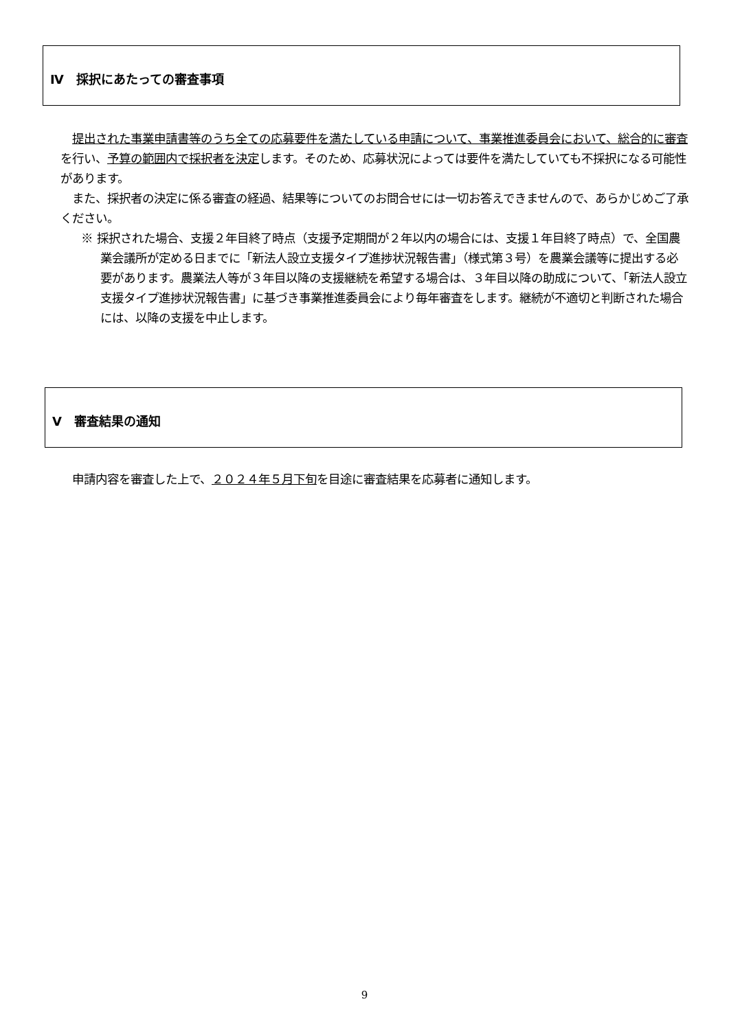Ⅳ　採択にあたっての審査事項
　提出された事業申請書等のうち全ての応募要件を満たしている申請について、事業推進委員会において、総合的に審査を行い、予算の範囲内で採択者を決定します。そのため、応募状況によっては要件を満たしていても不採択になる可能性があります。
　また、採択者の決定に係る審査の経過、結果等についてのお問合せには一切お答えできませんので、あらかじめご了承ください。
※ 採択された場合、支援２年目終了時点（支援予定期間が２年以内の場合には、支援１年目終了時点）で、全国農業会議所が定める日までに「新法人設立支援タイプ進捗状況報告書」（様式第３号）を農業会議等に提出する必要があります。農業法人等が３年目以降の支援継続を希望する場合は、３年目以降の助成について、「新法人設立支援タイプ進捗状況報告書」に基づき事業推進委員会により毎年審査をします。継続が不適切と判断された場合には、以降の支援を中止します。
Ⅴ　審査結果の通知
　申請内容を審査した上で、２０２４年５月下旬を目途に審査結果を応募者に通知します。
9